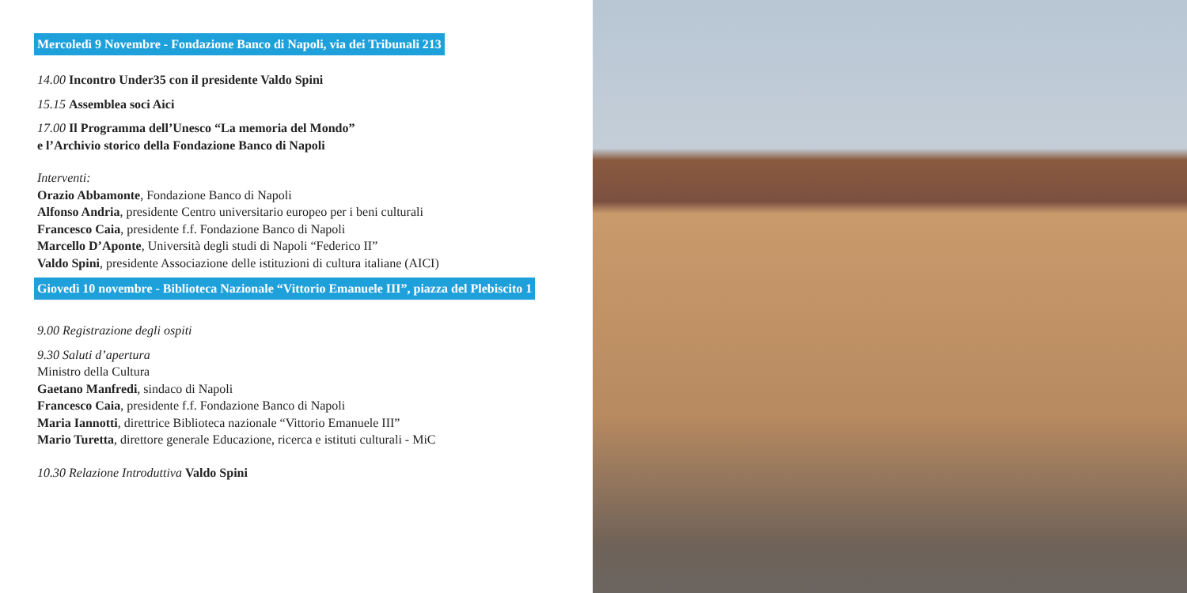Mercoledì 9 Novembre - Fondazione Banco di Napoli, via dei Tribunali 213
14.00 Incontro Under35 con il presidente Valdo Spini
15.15 Assemblea soci Aici
17.00 Il Programma dell’Unesco “La memoria del Mondo”
e l’Archivio storico della Fondazione Banco di Napoli
Interventi:
Orazio Abbamonte, Fondazione Banco di Napoli
Alfonso Andria, presidente Centro universitario europeo per i beni culturali
Francesco Caia, presidente f.f. Fondazione Banco di Napoli
Marcello D’Aponte, Università degli studi di Napoli “Federico II”
Valdo Spini, presidente Associazione delle istituzioni di cultura italiane (AICI)
Giovedì 10 novembre - Biblioteca Nazionale “Vittorio Emanuele III”, piazza del Plebiscito 1
9.00 Registrazione degli ospiti
9.30 Saluti d’apertura
Ministro della Cultura
Gaetano Manfredi, sindaco di Napoli
Francesco Caia, presidente f.f. Fondazione Banco di Napoli
Maria Iannotti, direttrice Biblioteca nazionale “Vittorio Emanuele III”
Mario Turetta, direttore generale Educazione, ricerca e istituti culturali - MiC
10.30 Relazione Introduttiva Valdo Spini